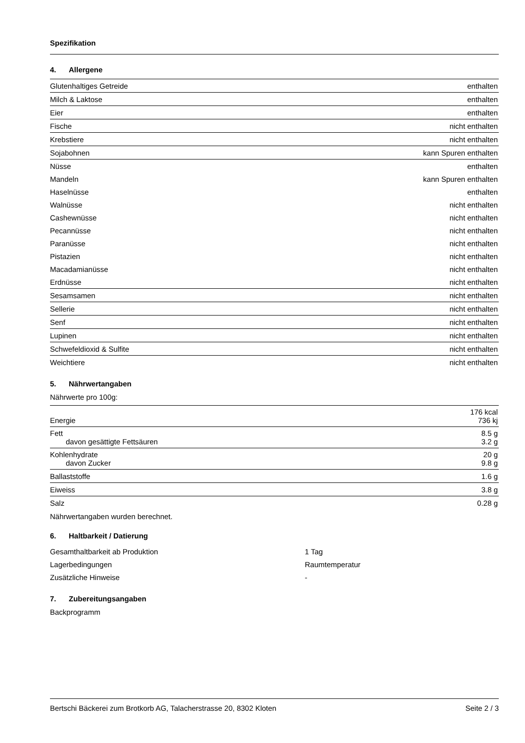Spezifikation
4. Allergene
| Glutenhaltiges Getreide | enthalten |
| Milch & Laktose | enthalten |
| Eier | enthalten |
| Fische | nicht enthalten |
| Krebstiere | nicht enthalten |
| Sojabohnen | kann Spuren enthalten |
| Nüsse | enthalten |
| Mandeln | kann Spuren enthalten |
| Haselnüsse | enthalten |
| Walnüsse | nicht enthalten |
| Cashewnüsse | nicht enthalten |
| Pecannüsse | nicht enthalten |
| Paranüsse | nicht enthalten |
| Pistazien | nicht enthalten |
| Macadamianüsse | nicht enthalten |
| Erdnüsse | nicht enthalten |
| Sesamsamen | nicht enthalten |
| Sellerie | nicht enthalten |
| Senf | nicht enthalten |
| Lupinen | nicht enthalten |
| Schwefeldioxid & Sulfite | nicht enthalten |
| Weichtiere | nicht enthalten |
5. Nährwertangaben
Nährwerte pro 100g:
| Energie | 176 kcal 736 kj |
| Fett davon gesättigte Fettsäuren | 8.5 g 3.2 g |
| Kohlenhydrate davon Zucker | 20 g 9.8 g |
| Ballaststoffe | 1.6 g |
| Eiweiss | 3.8 g |
| Salz | 0.28 g |
Nährwertangaben wurden berechnet.
6. Haltbarkeit / Datierung
| Gesamthaltbarkeit ab Produktion | 1 Tag |
| Lagerbedingungen | Raumtemperatur |
| Zusätzliche Hinweise | - |
7. Zubereitungsangaben
Backprogramm
Bertschi Bäckerei zum Brotkorb AG, Talacherstrasse 20, 8302 Kloten Seite 2 / 3